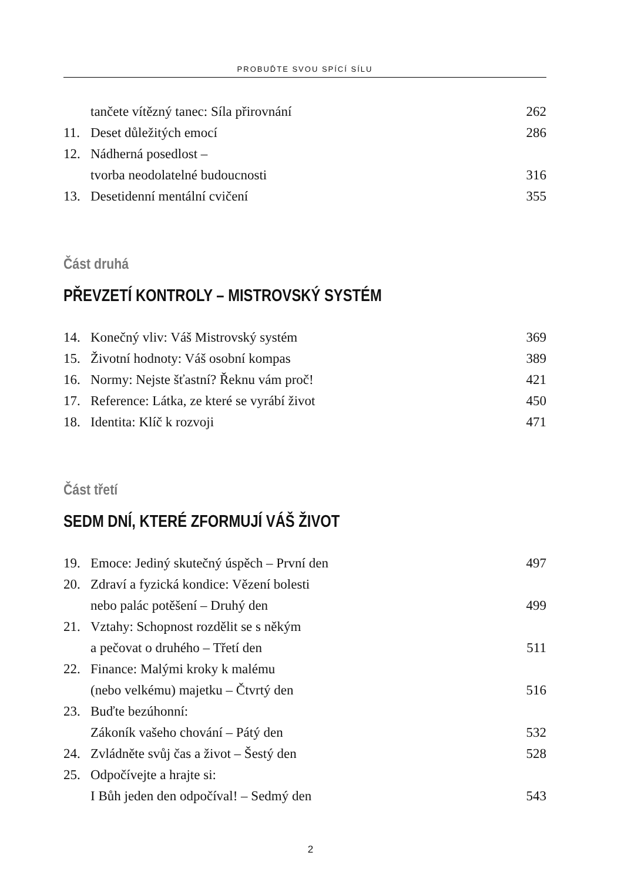PROBUĎTE SVOU SPÍCÍ SÍLU
tančete vítězný tanec: Síla přirovnání 262
11. Deset důležitých emocí 286
12. Nádherná posedlost –
tvorba neodolatelné budoucnosti
316
13. Desetidenní mentální cvičení 355
Část druhá
PŘEVZETÍ KONTROLY – MISTROVSKÝ SYSTÉM
14. Konečný vliv: Váš Mistrovský systém 369
15. Životní hodnoty: Váš osobní kompas 389
16. Normy: Nejste šťastní? Řeknu vám proč! 421
17. Reference: Látka, ze které se vyrábí život 450
18. Identita: Klíč k rozvoji 471
Část třetí
SEDM DNÍ, KTERÉ ZFORMUJÍ VÁŠ ŽIVOT
19. Emoce: Jediný skutečný úspěch – První den 497
20. Zdraví a fyzická kondice: Vězení bolesti
nebo palác potěšení – Druhý den
499
21. Vztahy: Schopnost rozdělit se s někým
a pečovat o druhého – Třetí den
511
22. Finance: Malými kroky k malému
(nebo velkému) majetku – Čtvrtý den
516
23. Buďte bezúhonní:
Zákoník vašeho chování – Pátý den
532
24. Zvládněte svůj čas a život – Šestý den 528
25. Odpočívejte a hrajte si:
I Bůh jeden den odpočíval! – Sedmý den
543
2